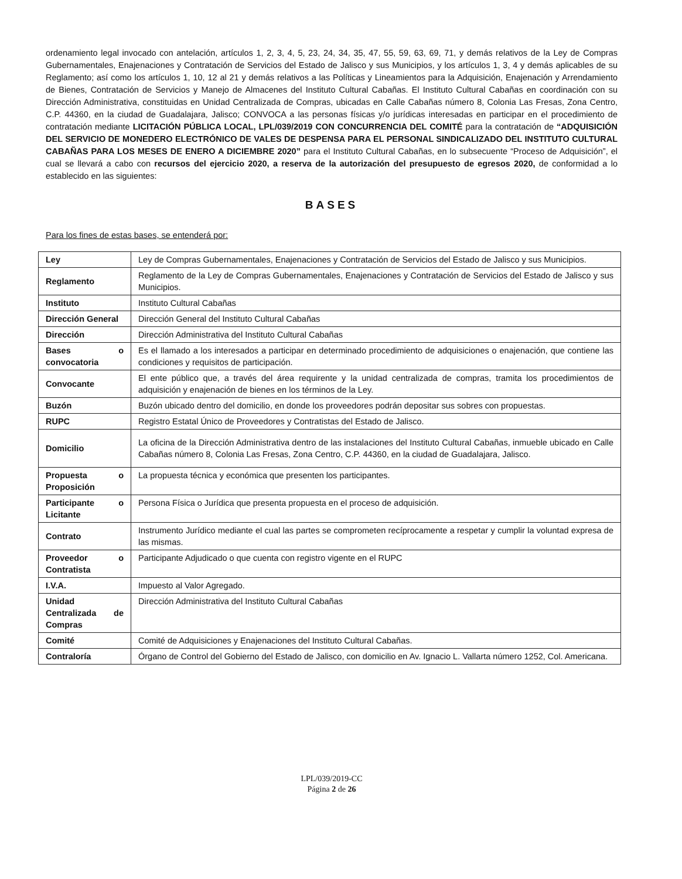ordenamiento legal invocado con antelación, artículos 1, 2, 3, 4, 5, 23, 24, 34, 35, 47, 55, 59, 63, 69, 71, y demás relativos de la Ley de Compras Gubernamentales, Enajenaciones y Contratación de Servicios del Estado de Jalisco y sus Municipios, y los artículos 1, 3, 4 y demás aplicables de su Reglamento; así como los artículos 1, 10, 12 al 21 y demás relativos a las Políticas y Lineamientos para la Adquisición, Enajenación y Arrendamiento de Bienes, Contratación de Servicios y Manejo de Almacenes del Instituto Cultural Cabañas. El Instituto Cultural Cabañas en coordinación con su Dirección Administrativa, constituidas en Unidad Centralizada de Compras, ubicadas en Calle Cabañas número 8, Colonia Las Fresas, Zona Centro, C.P. 44360, en la ciudad de Guadalajara, Jalisco; CONVOCA a las personas físicas y/o jurídicas interesadas en participar en el procedimiento de contratación mediante LICITACIÓN PÚBLICA LOCAL, LPL/039/2019 CON CONCURRENCIA DEL COMITÉ para la contratación de “ADQUISICIÓN DEL SERVICIO DE MONEDERO ELECTRÓNICO DE VALES DE DESPENSA PARA EL PERSONAL SINDICALIZADO DEL INSTITUTO CULTURAL CABAÑAS PARA LOS MESES DE ENERO A DICIEMBRE 2020” para el Instituto Cultural Cabañas, en lo subsecuente “Proceso de Adquisición”, el cual se llevará a cabo con recursos del ejercicio 2020, a reserva de la autorización del presupuesto de egresos 2020, de conformidad a lo establecido en las siguientes:
BASES
Para los fines de estas bases, se entenderá por:
| Ley | Ley de Compras Gubernamentales, Enajenaciones y Contratación de Servicios del Estado de Jalisco y sus Municipios. |
| Reglamento | Reglamento de la Ley de Compras Gubernamentales, Enajenaciones y Contratación de Servicios del Estado de Jalisco y sus Municipios. |
| Instituto | Instituto Cultural Cabañas |
| Dirección General | Dirección General del Instituto Cultural Cabañas |
| Dirección | Dirección Administrativa del Instituto Cultural Cabañas |
| Bases o convocatoria | Es el llamado a los interesados a participar en determinado procedimiento de adquisiciones o enajenación, que contiene las condiciones y requisitos de participación. |
| Convocante | El ente público que, a través del área requirente y la unidad centralizada de compras, tramita los procedimientos de adquisición y enajenación de bienes en los términos de la Ley. |
| Buzón | Buzón ubicado dentro del domicilio, en donde los proveedores podrán depositar sus sobres con propuestas. |
| RUPC | Registro Estatal Único de Proveedores y Contratistas del Estado de Jalisco. |
| Domicilio | La oficina de la Dirección Administrativa dentro de las instalaciones del Instituto Cultural Cabañas, inmueble ubicado en Calle Cabañas número 8, Colonia Las Fresas, Zona Centro, C.P. 44360, en la ciudad de Guadalajara, Jalisco. |
| Propuesta o Proposición | La propuesta técnica y económica que presenten los participantes. |
| Participante o Licitante | Persona Física o Jurídica que presenta propuesta en el proceso de adquisición. |
| Contrato | Instrumento Jurídico mediante el cual las partes se comprometen recíprocamente a respetar y cumplir la voluntad expresa de las mismas. |
| Proveedor o Contratista | Participante Adjudicado o que cuenta con registro vigente en el RUPC |
| I.V.A. | Impuesto al Valor Agregado. |
| Unidad Centralizada de Compras | Dirección Administrativa del Instituto Cultural Cabañas |
| Comité | Comité de Adquisiciones y Enajenaciones del Instituto Cultural Cabañas. |
| Contraloría | Órgano de Control del Gobierno del Estado de Jalisco, con domicilio en Av. Ignacio L. Vallarta número 1252, Col. Americana. |
LPL/039/2019-CC
Página 2 de 26